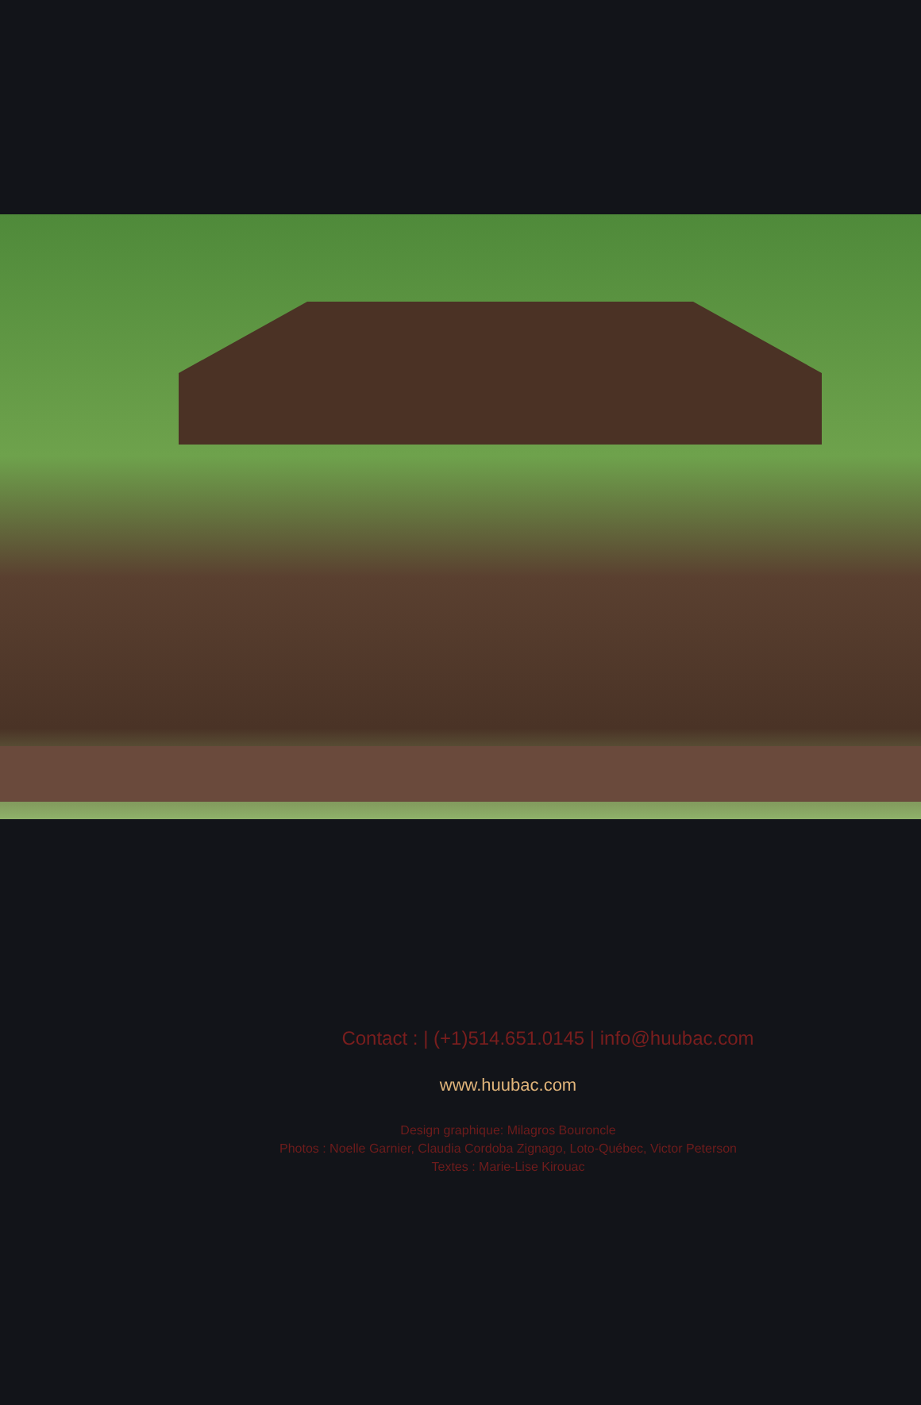Contact : | (+1)514.651.0145 | info@huubac.com
www.huubac.com
Design graphique: Milagros Bouroncle
Photos : Noelle Garnier, Claudia Cordoba Zignago, Loto-Québec, Victor Peterson
Textes : Marie-Lise Kirouac